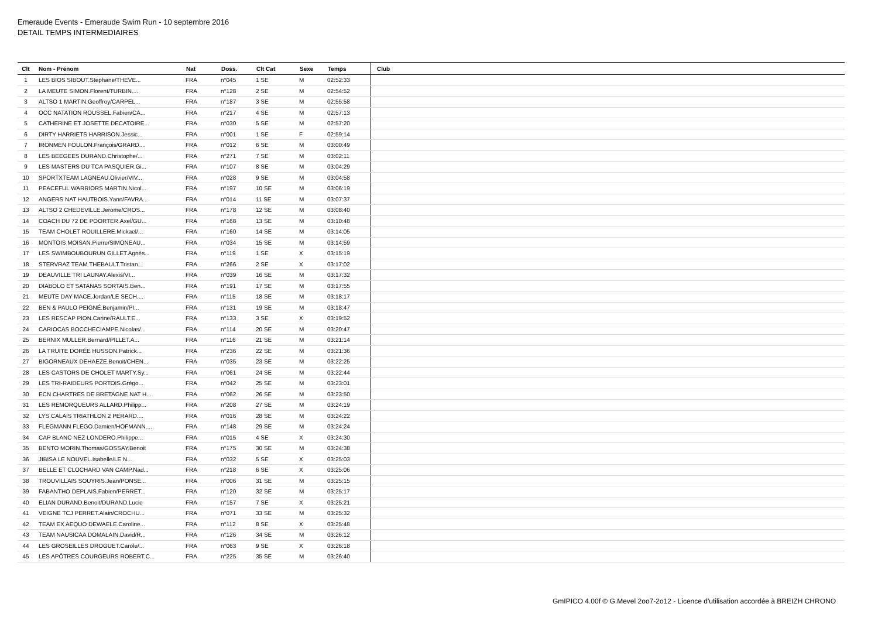Emeraude Events - Emeraude Swim Run - 10 septembre 2016
DETAIL TEMPS INTERMEDIAIRES
| Clt | Nom - Prénom | Nat | Doss. | Clt Cat | Sexe | Temps | Club |
| --- | --- | --- | --- | --- | --- | --- | --- |
| 1 | LES BIOS SIBOUT.Stephane/THEVE... | FRA | n°045 | 1 SE | M | 02:52:33 | |
| 2 | LA MEUTE SIMON.Florent/TURBIN.... | FRA | n°128 | 2 SE | M | 02:54:52 | |
| 3 | ALTSO 1 MARTIN.Geoffroy/CARPEL... | FRA | n°187 | 3 SE | M | 02:55:58 | |
| 4 | OCC NATATION ROUSSEL.Fabien/CA... | FRA | n°217 | 4 SE | M | 02:57:13 | |
| 5 | CATHERINE ET JOSETTE DECATOIRE... | FRA | n°030 | 5 SE | M | 02:57:20 | |
| 6 | DIRTY HARRIETS HARRISON.Jessic... | FRA | n°001 | 1 SE | F | 02:59:14 | |
| 7 | IRONMEN FOULON.François/GRARD.... | FRA | n°012 | 6 SE | M | 03:00:49 | |
| 8 | LES BEEGEES DURAND.Christophe/... | FRA | n°271 | 7 SE | M | 03:02:11 | |
| 9 | LES MASTERS DU TCA PASQUIER.Gi... | FRA | n°107 | 8 SE | M | 03:04:29 | |
| 10 | SPORTXTEAM LAGNEAU.Olivier/VIV... | FRA | n°028 | 9 SE | M | 03:04:58 | |
| 11 | PEACEFUL WARRIORS MARTIN.Nicol... | FRA | n°197 | 10 SE | M | 03:06:19 | |
| 12 | ANGERS NAT HAUTBOIS.Yann/FAVRA... | FRA | n°014 | 11 SE | M | 03:07:37 | |
| 13 | ALTSO 2 CHEDEVILLE.Jerome/CROS... | FRA | n°178 | 12 SE | M | 03:08:40 | |
| 14 | COACH DU 72 DE POORTER.Axel/GU... | FRA | n°168 | 13 SE | M | 03:10:48 | |
| 15 | TEAM CHOLET ROUILLERE.Mickael/... | FRA | n°160 | 14 SE | M | 03:14:05 | |
| 16 | MONTOIS MOISAN.Pierre/SIMONEAU... | FRA | n°034 | 15 SE | M | 03:14:59 | |
| 17 | LES SWIMBOUBOURUN GILLET.Agnès... | FRA | n°119 | 1 SE | X | 03:15:19 | |
| 18 | STERVRAZ TEAM THEBAULT.Tristan... | FRA | n°266 | 2 SE | X | 03:17:02 | |
| 19 | DEAUVILLE TRI LAUNAY.Alexis/VI... | FRA | n°039 | 16 SE | M | 03:17:32 | |
| 20 | DIABOLO ET SATANAS SORTAIS.Ben... | FRA | n°191 | 17 SE | M | 03:17:55 | |
| 21 | MEUTE DAY MACE.Jordan/LE SECH.... | FRA | n°115 | 18 SE | M | 03:18:17 | |
| 22 | BEN & PAULO PEIGNÉ.Benjamin/PI... | FRA | n°131 | 19 SE | M | 03:18:47 | |
| 23 | LES RESCAP PION.Carine/RAULT.E... | FRA | n°133 | 3 SE | X | 03:19:52 | |
| 24 | CARIOCAS BOCCHECIAMPE.Nicolas/... | FRA | n°114 | 20 SE | M | 03:20:47 | |
| 25 | BERNIX MULLER.Bernard/PILLET.A... | FRA | n°116 | 21 SE | M | 03:21:14 | |
| 26 | LA TRUITE DORÉE HUSSON.Patrick... | FRA | n°236 | 22 SE | M | 03:21:36 | |
| 27 | BIGORNEAUX DEHAEZE.Benoit/CHEN... | FRA | n°035 | 23 SE | M | 03:22:25 | |
| 28 | LES CASTORS DE CHOLET MARTY.Sy... | FRA | n°061 | 24 SE | M | 03:22:44 | |
| 29 | LES TRI-RAIDEURS PORTOIS.Grégo... | FRA | n°042 | 25 SE | M | 03:23:01 | |
| 30 | ECN CHARTRES DE BRETAGNE NAT H... | FRA | n°062 | 26 SE | M | 03:23:50 | |
| 31 | LES REMORQUEURS ALLARD.Philipp... | FRA | n°208 | 27 SE | M | 03:24:19 | |
| 32 | LYS CALAIS TRIATHLON 2 PERARD.... | FRA | n°016 | 28 SE | M | 03:24:22 | |
| 33 | FLEGMANN FLEGO.Damien/HOFMANN.... | FRA | n°148 | 29 SE | M | 03:24:24 | |
| 34 | CAP BLANC NEZ LONDERO.Philippe... | FRA | n°015 | 4 SE | X | 03:24:30 | |
| 35 | BENTO MORIN.Thomas/GOSSAY.Benoit | FRA | n°175 | 30 SE | M | 03:24:38 | |
| 36 | JIBISA LE NOUVEL.Isabelle/LE N... | FRA | n°032 | 5 SE | X | 03:25:03 | |
| 37 | BELLE ET CLOCHARD VAN CAMP.Nad... | FRA | n°218 | 6 SE | X | 03:25:06 | |
| 38 | TROUVILLAIS SOUYRIS.Jean/PONSE... | FRA | n°006 | 31 SE | M | 03:25:15 | |
| 39 | FABANTHO DEPLAIS.Fabien/PERRET... | FRA | n°120 | 32 SE | M | 03:25:17 | |
| 40 | ELIAN DURAND.Benoit/DURAND.Lucie | FRA | n°157 | 7 SE | X | 03:25:21 | |
| 41 | VEIGNE TCJ PERRET.Alain/CROCHU... | FRA | n°071 | 33 SE | M | 03:25:32 | |
| 42 | TEAM EX AEQUO DEWAELE.Caroline... | FRA | n°112 | 8 SE | X | 03:25:48 | |
| 43 | TEAM NAUSICAA DOMALAIN.David/R... | FRA | n°126 | 34 SE | M | 03:26:12 | |
| 44 | LES GROSEILLES DROGUET.Carole/... | FRA | n°063 | 9 SE | X | 03:26:18 | |
| 45 | LES APÔTRES COURGEURS ROBERT.C... | FRA | n°225 | 35 SE | M | 03:26:40 | |
GmIPICO 4.00f © G.Mevel 2oo7-2o12 - Licence d'utilisation accordée à BREIZH CHRONO